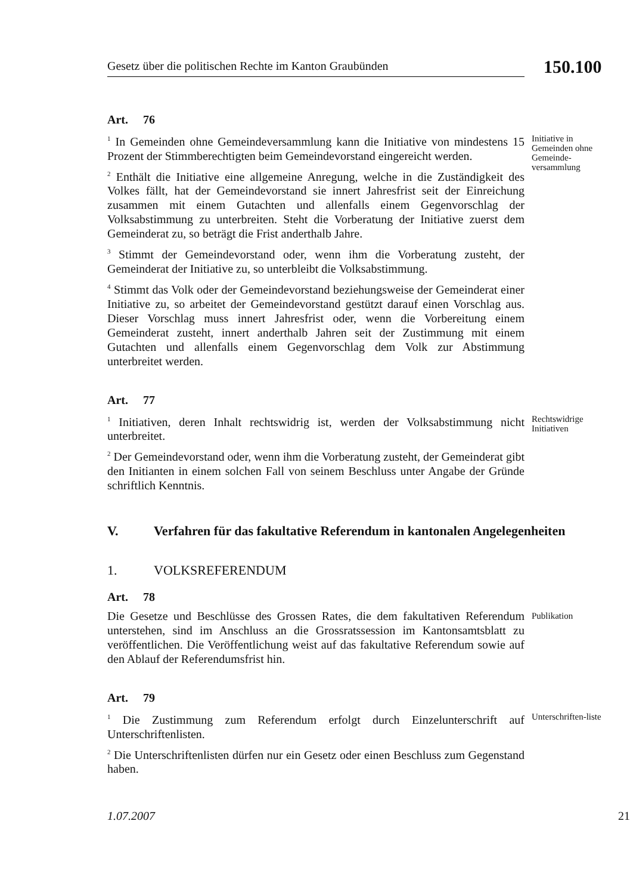Gesetz über die politischen Rechte im Kanton Graubünden
150.100
Art. 76
<sup>1</sup> In Gemeinden ohne Gemeindeversammlung kann die Initiative von mindestens 15 Prozent der Stimmberechtigten beim Gemeindevorstand eingereicht werden.
<sup>2</sup> Enthält die Initiative eine allgemeine Anregung, welche in die Zuständigkeit des Volkes fällt, hat der Gemeindevorstand sie innert Jahresfrist seit der Einreichung zusammen mit einem Gutachten und allenfalls einem Gegenvorschlag der Volksabstimmung zu unterbreiten. Steht die Vorberatung der Initiative zuerst dem Gemeinderat zu, so beträgt die Frist anderthalb Jahre.
<sup>3</sup> Stimmt der Gemeindevorstand oder, wenn ihm die Vorberatung zusteht, der Gemeinderat der Initiative zu, so unterbleibt die Volksabstimmung.
<sup>4</sup> Stimmt das Volk oder der Gemeindevorstand beziehungsweise der Gemeinderat einer Initiative zu, so arbeitet der Gemeindevorstand gestützt darauf einen Vorschlag aus. Dieser Vorschlag muss innert Jahresfrist oder, wenn die Vorbereitung einem Gemeinderat zusteht, innert anderthalb Jahren seit der Zustimmung mit einem Gutachten und allenfalls einem Gegenvorschlag dem Volk zur Abstimmung unterbreitet werden.
Initiative in Gemeinden ohne Gemeinde-versammlung
Art. 77
<sup>1</sup> Initiativen, deren Inhalt rechtswidrig ist, werden der Volksabstimmung nicht unterbreitet.
<sup>2</sup> Der Gemeindevorstand oder, wenn ihm die Vorberatung zusteht, der Gemeinderat gibt den Initianten in einem solchen Fall von seinem Beschluss unter Angabe der Gründe schriftlich Kenntnis.
Rechtswidrige Initiativen
V. Verfahren für das fakultative Referendum in kantonalen Angelegenheiten
1. VOLKSREFERENDUM
Art. 78
Die Gesetze und Beschlüsse des Grossen Rates, die dem fakultativen Referendum unterstehen, sind im Anschluss an die Grossratssession im Kantonsamtsblatt zu veröffentlichen. Die Veröffentlichung weist auf das fakultative Referendum sowie auf den Ablauf der Referendumsfrist hin.
Publikation
Art. 79
<sup>1</sup> Die Zustimmung zum Referendum erfolgt durch Einzelunterschrift auf Unterschriftenlisten.
<sup>2</sup> Die Unterschriftenlisten dürfen nur ein Gesetz oder einen Beschluss zum Gegenstand haben.
Unterschriften-liste
1.07.2007 21